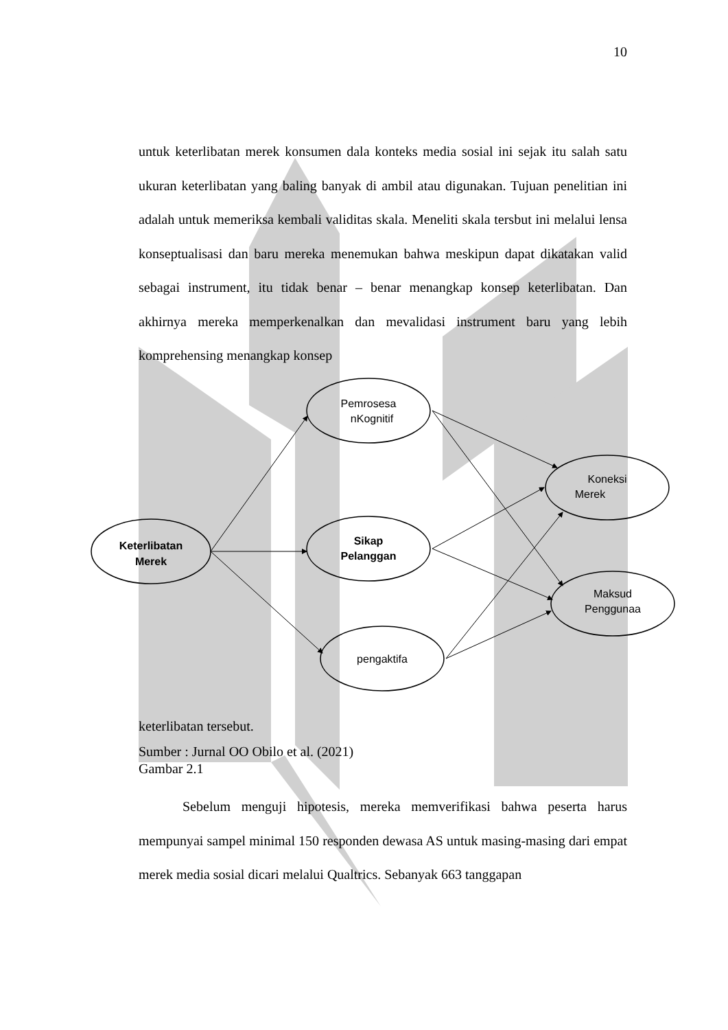10
untuk keterlibatan merek konsumen dala konteks media sosial ini sejak itu salah satu ukuran keterlibatan yang baling banyak di ambil atau digunakan. Tujuan penelitian ini adalah untuk memeriksa kembali validitas skala. Meneliti skala tersbut ini melalui lensa konseptualisasi dan baru mereka menemukan bahwa meskipun dapat dikatakan valid sebagai instrument, itu tidak benar – benar menangkap konsep keterlibatan. Dan akhirnya mereka memperkenalkan dan mevalidasi instrument baru yang lebih komprehensing menangkap konsep
Keterlibatan
Merek
Pemrosesa
nKognitif
Sikap
Pelanggan
pengaktifa
Koneksi
Merek
Maksud
Penggunaa
keterlibatan tersebut.
Sumber : Jurnal OO Obilo et al. (2021)
Gambar 2.1
Sebelum menguji hipotesis, mereka memverifikasi bahwa peserta harus mempunyai sampel minimal 150 responden dewasa AS untuk masing-masing dari empat merek media sosial dicari melalui Qualtrics. Sebanyak 663 tanggapan